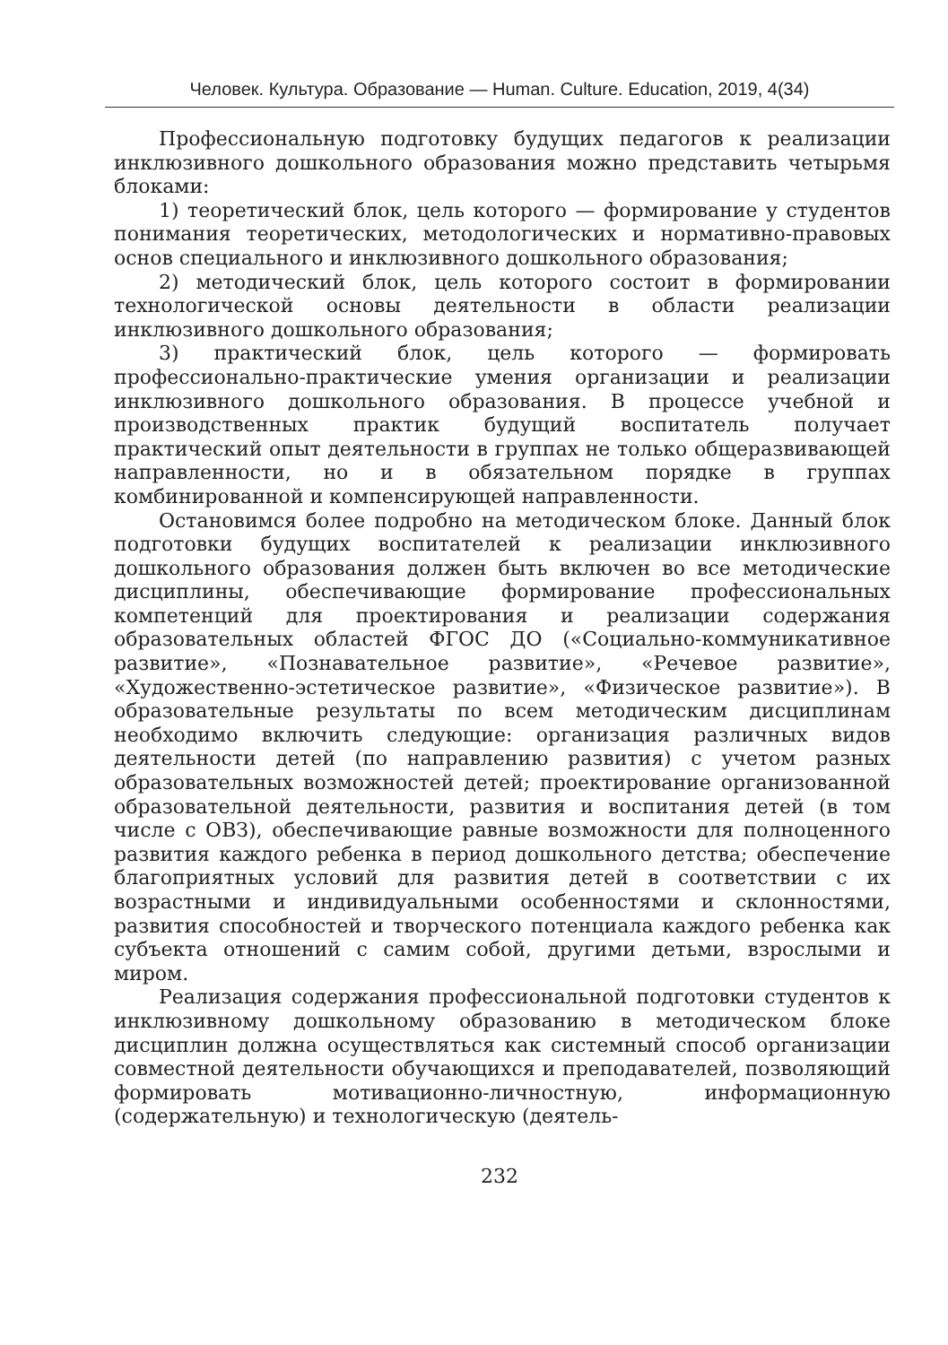Человек. Культура. Образование — Human. Culture. Education, 2019, 4(34)
Профессиональную подготовку будущих педагогов к реализации инклюзивного дошкольного образования можно представить четырьмя блоками:
1) теоретический блок, цель которого — формирование у студентов понимания теоретических, методологических и нормативно-правовых основ специального и инклюзивного дошкольного образования;
2) методический блок, цель которого состоит в формировании технологической основы деятельности в области реализации инклюзивного дошкольного образования;
3) практический блок, цель которого — формировать профессионально-практические умения организации и реализации инклюзивного дошкольного образования. В процессе учебной и производственных практик будущий воспитатель получает практический опыт деятельности в группах не только общеразвивающей направленности, но и в обязательном порядке в группах комбинированной и компенсирующей направленности.
Остановимся более подробно на методическом блоке. Данный блок подготовки будущих воспитателей к реализации инклюзивного дошкольного образования должен быть включен во все методические дисциплины, обеспечивающие формирование профессиональных компетенций для проектирования и реализации содержания образовательных областей ФГОС ДО («Социально-коммуникативное развитие», «Познавательное развитие», «Речевое развитие», «Художественно-эстетическое развитие», «Физическое развитие»). В образовательные результаты по всем методическим дисциплинам необходимо включить следующие: организация различных видов деятельности детей (по направлению развития) с учетом разных образовательных возможностей детей; проектирование организованной образовательной деятельности, развития и воспитания детей (в том числе с ОВЗ), обеспечивающие равные возможности для полноценного развития каждого ребенка в период дошкольного детства; обеспечение благоприятных условий для развития детей в соответствии с их возрастными и индивидуальными особенностями и склонностями, развития способностей и творческого потенциала каждого ребенка как субъекта отношений с самим собой, другими детьми, взрослыми и миром.
Реализация содержания профессиональной подготовки студентов к инклюзивному дошкольному образованию в методическом блоке дисциплин должна осуществляться как системный способ организации совместной деятельности обучающихся и преподавателей, позволяющий формировать мотивационно-личностную, информационную (содержательную) и технологическую (деятель-
232